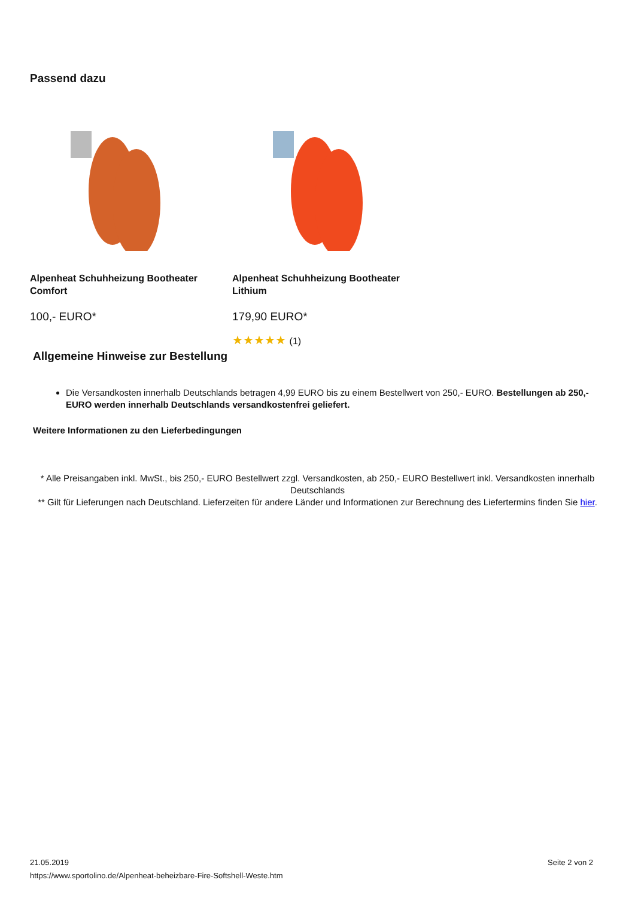Passend dazu
Alpenheat Schuhheizung Bootheater Comfort
100,- EURO*
Alpenheat Schuhheizung Bootheater Lithium
179,90 EURO*
★★★★★ (1)
Allgemeine Hinweise zur Bestellung
Die Versandkosten innerhalb Deutschlands betragen 4,99 EURO bis zu einem Bestellwert von 250,- EURO. Bestellungen ab 250,- EURO werden innerhalb Deutschlands versandkostenfrei geliefert.
Weitere Informationen zu den Lieferbedingungen
* Alle Preisangaben inkl. MwSt., bis 250,- EURO Bestellwert zzgl. Versandkosten, ab 250,- EURO Bestellwert inkl. Versandkosten innerhalb Deutschlands
** Gilt für Lieferungen nach Deutschland. Lieferzeiten für andere Länder und Informationen zur Berechnung des Liefertermins finden Sie hier.
21.05.2019
https://www.sportolino.de/Alpenheat-beheizbare-Fire-Softshell-Weste.htm
Seite 2 von 2